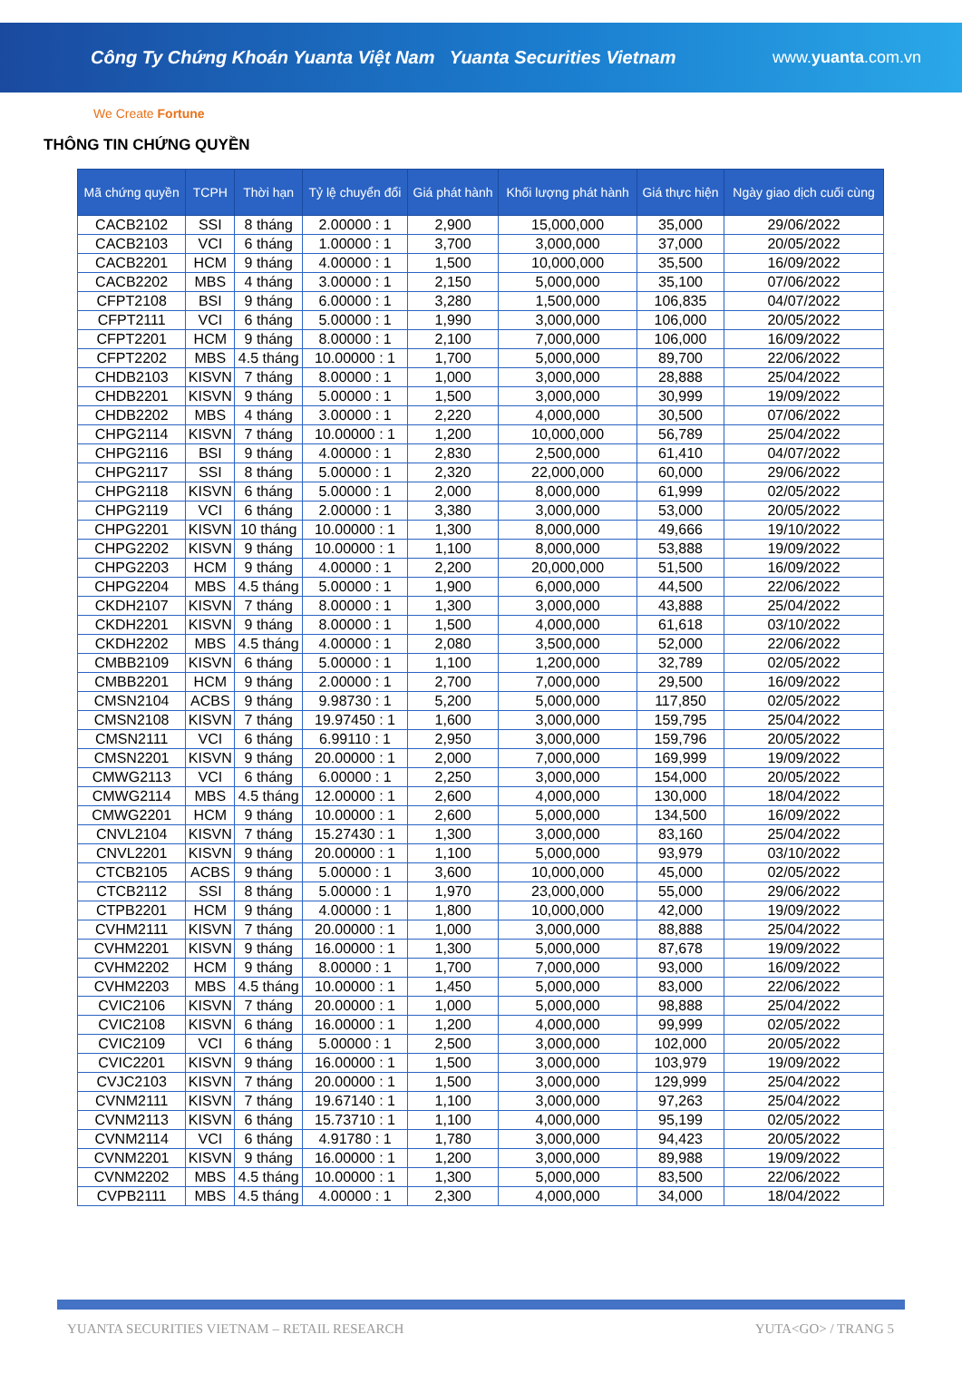Công Ty Chứng Khoán Yuanta Việt Nam Yuanta Securities Vietnam www.yuanta.com.vn
We Create Fortune
THÔNG TIN CHỨNG QUYỀN
| Mã chứng quyền | TCPH | Thời hạn | Tỷ lệ chuyển đổi | Giá phát hành | Khối lượng phát hành | Giá thực hiện | Ngày giao dịch cuối cùng |
| --- | --- | --- | --- | --- | --- | --- | --- |
| CACB2102 | SSI | 8 tháng | 2.00000 : 1 | 2,900 | 15,000,000 | 35,000 | 29/06/2022 |
| CACB2103 | VCI | 6 tháng | 1.00000 : 1 | 3,700 | 3,000,000 | 37,000 | 20/05/2022 |
| CACB2201 | HCM | 9 tháng | 4.00000 : 1 | 1,500 | 10,000,000 | 35,500 | 16/09/2022 |
| CACB2202 | MBS | 4 tháng | 3.00000 : 1 | 2,150 | 5,000,000 | 35,100 | 07/06/2022 |
| CFPT2108 | BSI | 9 tháng | 6.00000 : 1 | 3,280 | 1,500,000 | 106,835 | 04/07/2022 |
| CFPT2111 | VCI | 6 tháng | 5.00000 : 1 | 1,990 | 3,000,000 | 106,000 | 20/05/2022 |
| CFPT2201 | HCM | 9 tháng | 8.00000 : 1 | 2,100 | 7,000,000 | 106,000 | 16/09/2022 |
| CFPT2202 | MBS | 4.5 tháng | 10.00000 : 1 | 1,700 | 5,000,000 | 89,700 | 22/06/2022 |
| CHDB2103 | KISVN | 7 tháng | 8.00000 : 1 | 1,000 | 3,000,000 | 28,888 | 25/04/2022 |
| CHDB2201 | KISVN | 9 tháng | 5.00000 : 1 | 1,500 | 3,000,000 | 30,999 | 19/09/2022 |
| CHDB2202 | MBS | 4 tháng | 3.00000 : 1 | 2,220 | 4,000,000 | 30,500 | 07/06/2022 |
| CHPG2114 | KISVN | 7 tháng | 10.00000 : 1 | 1,200 | 10,000,000 | 56,789 | 25/04/2022 |
| CHPG2116 | BSI | 9 tháng | 4.00000 : 1 | 2,830 | 2,500,000 | 61,410 | 04/07/2022 |
| CHPG2117 | SSI | 8 tháng | 5.00000 : 1 | 2,320 | 22,000,000 | 60,000 | 29/06/2022 |
| CHPG2118 | KISVN | 6 tháng | 5.00000 : 1 | 2,000 | 8,000,000 | 61,999 | 02/05/2022 |
| CHPG2119 | VCI | 6 tháng | 2.00000 : 1 | 3,380 | 3,000,000 | 53,000 | 20/05/2022 |
| CHPG2201 | KISVN | 10 tháng | 10.00000 : 1 | 1,300 | 8,000,000 | 49,666 | 19/10/2022 |
| CHPG2202 | KISVN | 9 tháng | 10.00000 : 1 | 1,100 | 8,000,000 | 53,888 | 19/09/2022 |
| CHPG2203 | HCM | 9 tháng | 4.00000 : 1 | 2,200 | 20,000,000 | 51,500 | 16/09/2022 |
| CHPG2204 | MBS | 4.5 tháng | 5.00000 : 1 | 1,900 | 6,000,000 | 44,500 | 22/06/2022 |
| CKDH2107 | KISVN | 7 tháng | 8.00000 : 1 | 1,300 | 3,000,000 | 43,888 | 25/04/2022 |
| CKDH2201 | KISVN | 9 tháng | 8.00000 : 1 | 1,500 | 4,000,000 | 61,618 | 03/10/2022 |
| CKDH2202 | MBS | 4.5 tháng | 4.00000 : 1 | 2,080 | 3,500,000 | 52,000 | 22/06/2022 |
| CMBB2109 | KISVN | 6 tháng | 5.00000 : 1 | 1,100 | 1,200,000 | 32,789 | 02/05/2022 |
| CMBB2201 | HCM | 9 tháng | 2.00000 : 1 | 2,700 | 7,000,000 | 29,500 | 16/09/2022 |
| CMSN2104 | ACBS | 9 tháng | 9.98730 : 1 | 5,200 | 5,000,000 | 117,850 | 02/05/2022 |
| CMSN2108 | KISVN | 7 tháng | 19.97450 : 1 | 1,600 | 3,000,000 | 159,795 | 25/04/2022 |
| CMSN2111 | VCI | 6 tháng | 6.99110 : 1 | 2,950 | 3,000,000 | 159,796 | 20/05/2022 |
| CMSN2201 | KISVN | 9 tháng | 20.00000 : 1 | 2,000 | 7,000,000 | 169,999 | 19/09/2022 |
| CMWG2113 | VCI | 6 tháng | 6.00000 : 1 | 2,250 | 3,000,000 | 154,000 | 20/05/2022 |
| CMWG2114 | MBS | 4.5 tháng | 12.00000 : 1 | 2,600 | 4,000,000 | 130,000 | 18/04/2022 |
| CMWG2201 | HCM | 9 tháng | 10.00000 : 1 | 2,600 | 5,000,000 | 134,500 | 16/09/2022 |
| CNVL2104 | KISVN | 7 tháng | 15.27430 : 1 | 1,300 | 3,000,000 | 83,160 | 25/04/2022 |
| CNVL2201 | KISVN | 9 tháng | 20.00000 : 1 | 1,100 | 5,000,000 | 93,979 | 03/10/2022 |
| CTCB2105 | ACBS | 9 tháng | 5.00000 : 1 | 3,600 | 10,000,000 | 45,000 | 02/05/2022 |
| CTCB2112 | SSI | 8 tháng | 5.00000 : 1 | 1,970 | 23,000,000 | 55,000 | 29/06/2022 |
| CTPB2201 | HCM | 9 tháng | 4.00000 : 1 | 1,800 | 10,000,000 | 42,000 | 19/09/2022 |
| CVHM2111 | KISVN | 7 tháng | 20.00000 : 1 | 1,000 | 3,000,000 | 88,888 | 25/04/2022 |
| CVHM2201 | KISVN | 9 tháng | 16.00000 : 1 | 1,300 | 5,000,000 | 87,678 | 19/09/2022 |
| CVHM2202 | HCM | 9 tháng | 8.00000 : 1 | 1,700 | 7,000,000 | 93,000 | 16/09/2022 |
| CVHM2203 | MBS | 4.5 tháng | 10.00000 : 1 | 1,450 | 5,000,000 | 83,000 | 22/06/2022 |
| CVIC2106 | KISVN | 7 tháng | 20.00000 : 1 | 1,000 | 5,000,000 | 98,888 | 25/04/2022 |
| CVIC2108 | KISVN | 6 tháng | 16.00000 : 1 | 1,200 | 4,000,000 | 99,999 | 02/05/2022 |
| CVIC2109 | VCI | 6 tháng | 5.00000 : 1 | 2,500 | 3,000,000 | 102,000 | 20/05/2022 |
| CVIC2201 | KISVN | 9 tháng | 16.00000 : 1 | 1,500 | 3,000,000 | 103,979 | 19/09/2022 |
| CVJC2103 | KISVN | 7 tháng | 20.00000 : 1 | 1,500 | 3,000,000 | 129,999 | 25/04/2022 |
| CVNM2111 | KISVN | 7 tháng | 19.67140 : 1 | 1,100 | 3,000,000 | 97,263 | 25/04/2022 |
| CVNM2113 | KISVN | 6 tháng | 15.73710 : 1 | 1,100 | 4,000,000 | 95,199 | 02/05/2022 |
| CVNM2114 | VCI | 6 tháng | 4.91780 : 1 | 1,780 | 3,000,000 | 94,423 | 20/05/2022 |
| CVNM2201 | KISVN | 9 tháng | 16.00000 : 1 | 1,200 | 3,000,000 | 89,988 | 19/09/2022 |
| CVNM2202 | MBS | 4.5 tháng | 10.00000 : 1 | 1,300 | 5,000,000 | 83,500 | 22/06/2022 |
| CVPB2111 | MBS | 4.5 tháng | 4.00000 : 1 | 2,300 | 4,000,000 | 34,000 | 18/04/2022 |
YUANTA SECURITIES VIETNAM – RETAIL RESEARCH YUTA<GO> / TRANG 5